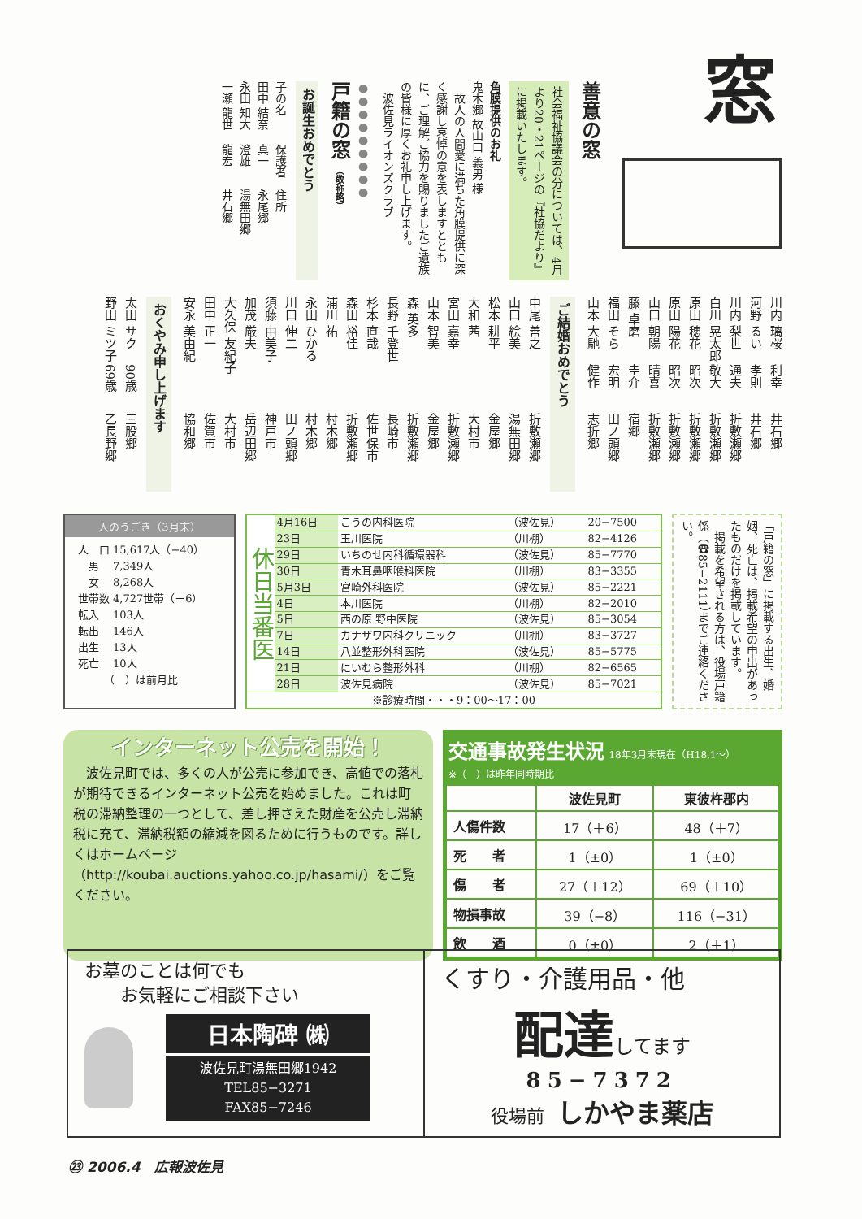窓
善意の窓
社会福祉協議会の分については、4月より20・21ページの『社協だより』に掲載いたします。
角膜提供のお礼
鬼木郷 故山口 義男 様
　故人の人間愛に満ちた角膜提供に深く感謝し哀悼の意を表しますとともに、ご理解ご協力を賜りましたご遺族の皆様に厚くお礼申し上げます。
　波佐見ライオンズクラブ
●●●●●●●●●
戸籍の窓 （敬称略）
お誕生おめでとう
子の名 保護者 住所
田中 結奈 真一 永尾郷
永田 知大 澄雄 湯無田郷
一瀬 龍世 龍宏 井石郷
川内 璃桜 利幸 井石郷
河野 るい 孝則 井石郷
川内 梨世 通夫 折敷瀬郷
白川 晃太郎 敬大 折敷瀬郷
原田 穂花 昭次 折敷瀬郷
原田 陽花 昭次 折敷瀬郷
山口 朝陽 晴喜 折敷瀬郷
藤 卓磨 圭介 宿郷
福田 そら 宏明 田ノ頭郷
山本 大馳 健作 志折郷
ご結婚おめでとう
中尾 善之 折敷瀬郷
山口 絵美 湯無田郷
松本 耕平 金屋郷
大和 茜 大村市
宮田 嘉幸 折敷瀬郷
山本 智美 金屋郷
森 英多 折敷瀬郷
長野 千登世 長崎市
杉本 直哉 佐世保市
森田 裕佳 折敷瀬郷
浦川 祐 村木郷
永田 ひかる 村木郷
川口 伸二 田ノ頭郷
須藤 由美子 神戸市
加茂 厳夫 岳辺田郷
大久保 友紀子 大村市
田中 正一 佐賀市
安永 美由紀 協和郷
おくやみ申し上げます
太田 サク 90歳 三股郷
野田 ミツ子 69歳 乙長野郷
人のうごき（3月末）
| 人 口 | 15,617人（−40） |
| 男 | 7,349人 |
| 女 | 8,268人 |
| 世帯数 | 4,727世帯（＋6） |
| 転入 | 103人 |
| 転出 | 146人 |
| 出生 | 13人 |
| 死亡 | 10人 |
| （ ）は前月比 | |
| 休日当番医 | 4月16日 | こうの内科医院 | （波佐見） | 20−7500 |
| | 23日 | 玉川医院 | （川棚） | 82−4126 |
| | 29日 | いちのせ内科循環器科 | （波佐見） | 85−7770 |
| | 30日 | 青木耳鼻咽喉科医院 | （川棚） | 83−3355 |
| | 5月3日 | 宮崎外科医院 | （波佐見） | 85−2221 |
| | 4日 | 本川医院 | （川棚） | 82−2010 |
| | 5日 | 西の原 野中医院 | （波佐見） | 85−3054 |
| | 7日 | カナザワ内科クリニック | （川棚） | 83−3727 |
| | 14日 | 八並整形外科医院 | （波佐見） | 85−5775 |
| | 21日 | にいむら整形外科 | （川棚） | 82−6565 |
| | 28日 | 波佐見病院 | （波佐見） | 85−7021 |
| ※診療時間・・・9：00〜17：00 | | | | |
「戸籍の窓」に掲載する出生、婚姻、死亡は、掲載希望の申出があったものだけを掲載しています。
　掲載を希望される方は、役場戸籍係（☎85−2111）までご連絡ください。
インターネット公売を開始！
　波佐見町では、多くの人が公売に参加でき、高値での落札が期待できるインターネット公売を始めました。これは町税の滞納整理の一つとして、差し押さえた財産を公売し滞納税に充て、滞納税額の縮減を図るために行うものです。詳しくはホームページ（http://koubai.auctions.yahoo.co.jp/hasami/）をご覧ください。
交通事故発生状況 18年3月末現在（H18.1〜）
※（　）は昨年同時期比
| | 波佐見町 | 東彼杵郡内 |
| --- | --- | --- |
| 人傷件数 | 17（＋6） | 48（＋7） |
| 死 者 | 1（±0） | 1（±0） |
| 傷 者 | 27（＋12） | 69（＋10） |
| 物損事故 | 39（−8） | 116（−31） |
| 飲 酒 | 0（±0） | 2（＋1） |
お墓のことは何でも
　　お気軽にご相談下さい
日本陶碑 ㈱
波佐見町湯無田郷1942
TEL85−3271
FAX85−7246
くすり・介護用品・他
配達 してます
85−7372
役場前　しかやま薬店
㉓ 2006.4　広報波佐見